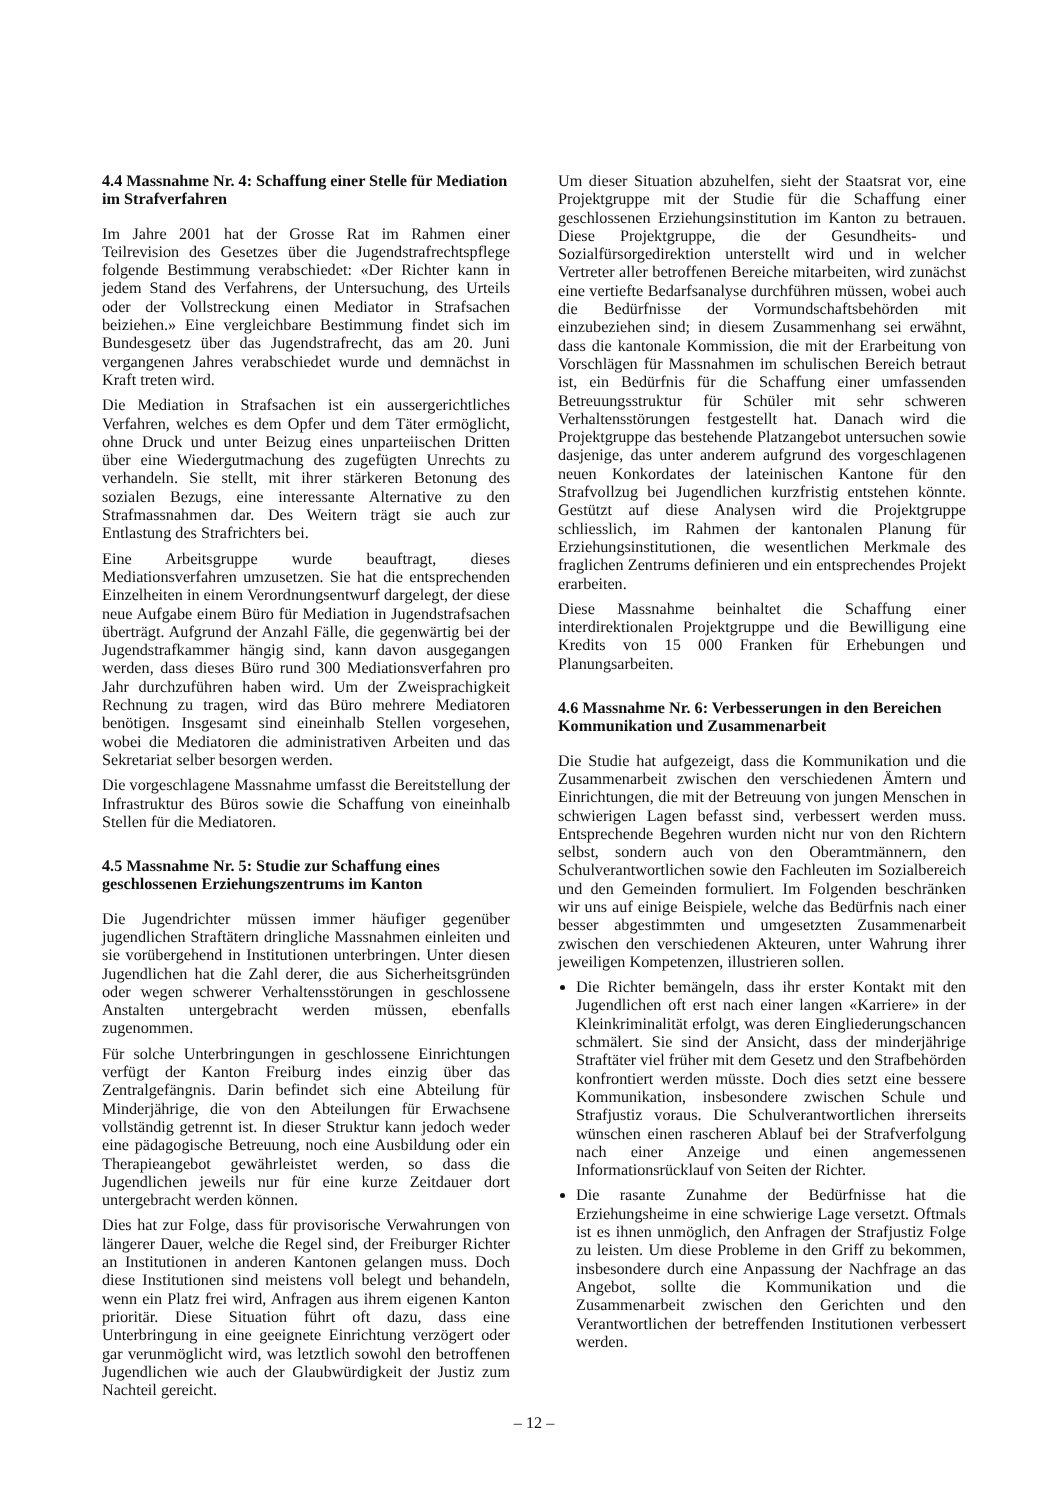4.4 Massnahme Nr. 4: Schaffung einer Stelle für Mediation im Strafverfahren
Im Jahre 2001 hat der Grosse Rat im Rahmen einer Teilrevision des Gesetzes über die Jugendstrafrechtspflege folgende Bestimmung verabschiedet: «Der Richter kann in jedem Stand des Verfahrens, der Untersuchung, des Urteils oder der Vollstreckung einen Mediator in Strafsachen beiziehen.» Eine vergleichbare Bestimmung findet sich im Bundesgesetz über das Jugendstrafrecht, das am 20. Juni vergangenen Jahres verabschiedet wurde und demnächst in Kraft treten wird.
Die Mediation in Strafsachen ist ein aussergerichtliches Verfahren, welches es dem Opfer und dem Täter ermöglicht, ohne Druck und unter Beizug eines unparteiischen Dritten über eine Wiedergutmachung des zugefügten Unrechts zu verhandeln. Sie stellt, mit ihrer stärkeren Betonung des sozialen Bezugs, eine interessante Alternative zu den Strafmassnahmen dar. Des Weitern trägt sie auch zur Entlastung des Strafrichters bei.
Eine Arbeitsgruppe wurde beauftragt, dieses Mediationsverfahren umzusetzen. Sie hat die entsprechenden Einzelheiten in einem Verordnungsentwurf dargelegt, der diese neue Aufgabe einem Büro für Mediation in Jugendstrafsachen überträgt. Aufgrund der Anzahl Fälle, die gegenwärtig bei der Jugendstrafkammer hängig sind, kann davon ausgegangen werden, dass dieses Büro rund 300 Mediationsverfahren pro Jahr durchzuführen haben wird. Um der Zweisprachigkeit Rechnung zu tragen, wird das Büro mehrere Mediatoren benötigen. Insgesamt sind eineinhalb Stellen vorgesehen, wobei die Mediatoren die administrativen Arbeiten und das Sekretariat selber besorgen werden.
Die vorgeschlagene Massnahme umfasst die Bereitstellung der Infrastruktur des Büros sowie die Schaffung von eineinhalb Stellen für die Mediatoren.
4.5 Massnahme Nr. 5: Studie zur Schaffung eines geschlossenen Erziehungszentrums im Kanton
Die Jugendrichter müssen immer häufiger gegenüber jugendlichen Straftätern dringliche Massnahmen einleiten und sie vorübergehend in Institutionen unterbringen. Unter diesen Jugendlichen hat die Zahl derer, die aus Sicherheitsgründen oder wegen schwerer Verhaltensstörungen in geschlossene Anstalten untergebracht werden müssen, ebenfalls zugenommen.
Für solche Unterbringungen in geschlossene Einrichtungen verfügt der Kanton Freiburg indes einzig über das Zentralgefängnis. Darin befindet sich eine Abteilung für Minderjährige, die von den Abteilungen für Erwachsene vollständig getrennt ist. In dieser Struktur kann jedoch weder eine pädagogische Betreuung, noch eine Ausbildung oder ein Therapieangebot gewährleistet werden, so dass die Jugendlichen jeweils nur für eine kurze Zeitdauer dort untergebracht werden können.
Dies hat zur Folge, dass für provisorische Verwahrungen von längerer Dauer, welche die Regel sind, der Freiburger Richter an Institutionen in anderen Kantonen gelangen muss. Doch diese Institutionen sind meistens voll belegt und behandeln, wenn ein Platz frei wird, Anfragen aus ihrem eigenen Kanton prioritär. Diese Situation führt oft dazu, dass eine Unterbringung in eine geeignete Einrichtung verzögert oder gar verunmöglicht wird, was letztlich sowohl den betroffenen Jugendlichen wie auch der Glaubwürdigkeit der Justiz zum Nachteil gereicht.
Um dieser Situation abzuhelfen, sieht der Staatsrat vor, eine Projektgruppe mit der Studie für die Schaffung einer geschlossenen Erziehungsinstitution im Kanton zu betrauen. Diese Projektgruppe, die der Gesundheits- und Sozialfürsorgedirektion unterstellt wird und in welcher Vertreter aller betroffenen Bereiche mitarbeiten, wird zunächst eine vertiefte Bedarfsanalyse durchführen müssen, wobei auch die Bedürfnisse der Vormundschaftsbehörden mit einzubeziehen sind; in diesem Zusammenhang sei erwähnt, dass die kantonale Kommission, die mit der Erarbeitung von Vorschlägen für Massnahmen im schulischen Bereich betraut ist, ein Bedürfnis für die Schaffung einer umfassenden Betreuungsstruktur für Schüler mit sehr schweren Verhaltensstörungen festgestellt hat. Danach wird die Projektgruppe das bestehende Platzangebot untersuchen sowie dasjenige, das unter anderem aufgrund des vorgeschlagenen neuen Konkordates der lateinischen Kantone für den Strafvollzug bei Jugendlichen kurzfristig entstehen könnte. Gestützt auf diese Analysen wird die Projektgruppe schliesslich, im Rahmen der kantonalen Planung für Erziehungsinstitutionen, die wesentlichen Merkmale des fraglichen Zentrums definieren und ein entsprechendes Projekt erarbeiten.
Diese Massnahme beinhaltet die Schaffung einer interdirektionalen Projektgruppe und die Bewilligung eine Kredits von 15 000 Franken für Erhebungen und Planungsarbeiten.
4.6 Massnahme Nr. 6: Verbesserungen in den Bereichen Kommunikation und Zusammenarbeit
Die Studie hat aufgezeigt, dass die Kommunikation und die Zusammenarbeit zwischen den verschiedenen Ämtern und Einrichtungen, die mit der Betreuung von jungen Menschen in schwierigen Lagen befasst sind, verbessert werden muss. Entsprechende Begehren wurden nicht nur von den Richtern selbst, sondern auch von den Oberamtmännern, den Schulverantwortlichen sowie den Fachleuten im Sozialbereich und den Gemeinden formuliert. Im Folgenden beschränken wir uns auf einige Beispiele, welche das Bedürfnis nach einer besser abgestimmten und umgesetzten Zusammenarbeit zwischen den verschiedenen Akteuren, unter Wahrung ihrer jeweiligen Kompetenzen, illustrieren sollen.
Die Richter bemängeln, dass ihr erster Kontakt mit den Jugendlichen oft erst nach einer langen «Karriere» in der Kleinkriminalität erfolgt, was deren Eingliederungschancen schmälert. Sie sind der Ansicht, dass der minderjährige Straftäter viel früher mit dem Gesetz und den Strafbehörden konfrontiert werden müsste. Doch dies setzt eine bessere Kommunikation, insbesondere zwischen Schule und Strafjustiz voraus. Die Schulverantwortlichen ihrerseits wünschen einen rascheren Ablauf bei der Strafverfolgung nach einer Anzeige und einen angemessenen Informationsrücklauf von Seiten der Richter.
Die rasante Zunahme der Bedürfnisse hat die Erziehungsheime in eine schwierige Lage versetzt. Oftmals ist es ihnen unmöglich, den Anfragen der Strafjustiz Folge zu leisten. Um diese Probleme in den Griff zu bekommen, insbesondere durch eine Anpassung der Nachfrage an das Angebot, sollte die Kommunikation und die Zusammenarbeit zwischen den Gerichten und den Verantwortlichen der betreffenden Institutionen verbessert werden.
– 12 –